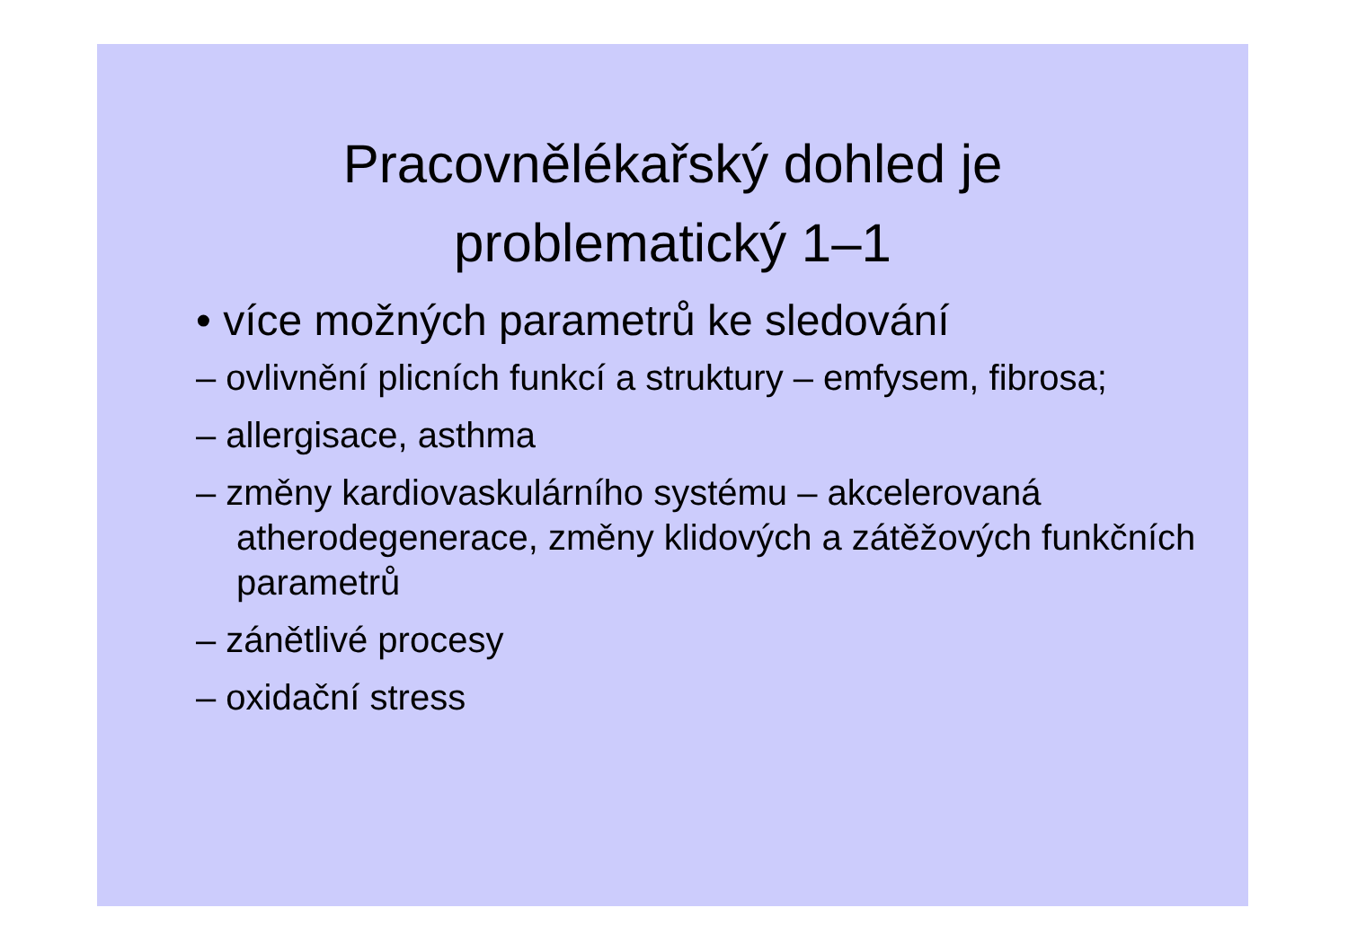Pracovnělékařský dohled je
problematický 1–1
• více možných parametrů ke sledování
– ovlivnění plicních funkcí a struktury – emfysem, fibrosa;
– allergisace, asthma
– změny kardiovaskulárního systému – akcelerovaná atherodegenerace, změny klidových a zátěžových funkčních parametrů
– zánětlivé procesy
– oxidační stress